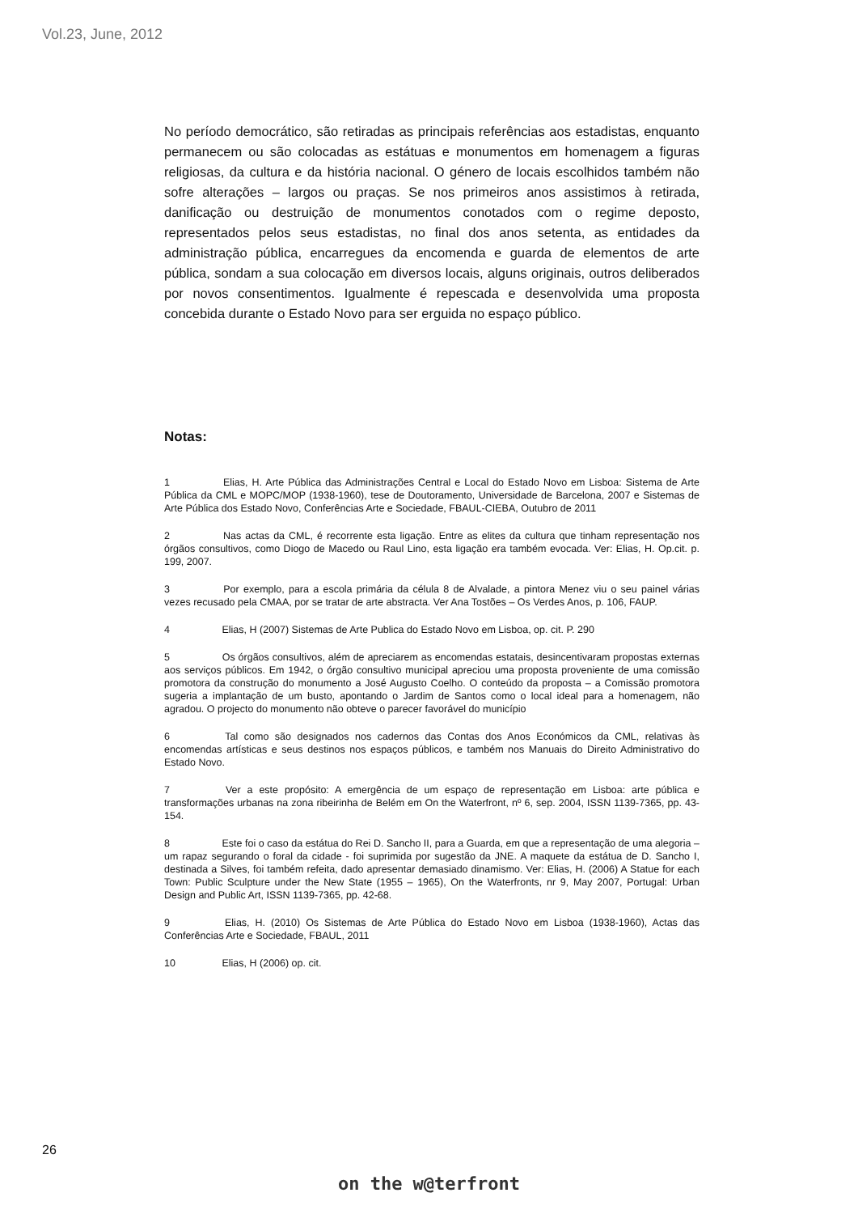Vol.23, June, 2012
No período democrático, são retiradas as principais referências aos estadistas, enquanto permanecem ou são colocadas as estátuas e monumentos em homenagem a figuras religiosas, da cultura e da história nacional. O género de locais escolhidos também não sofre alterações – largos ou praças. Se nos primeiros anos assistimos à retirada, danificação ou destruição de monumentos conotados com o regime deposto, representados pelos seus estadistas, no final dos anos setenta, as entidades da administração pública, encarregues da encomenda e guarda de elementos de arte pública, sondam a sua colocação em diversos locais, alguns originais, outros deliberados por novos consentimentos. Igualmente é repescada e desenvolvida uma proposta concebida durante o Estado Novo para ser erguida no espaço público.
Notas:
1 Elias, H. Arte Pública das Administrações Central e Local do Estado Novo em Lisboa: Sistema de Arte Pública da CML e MOPC/MOP (1938-1960), tese de Doutoramento, Universidade de Barcelona, 2007 e Sistemas de Arte Pública dos Estado Novo, Conferências Arte e Sociedade, FBAUL-CIEBA, Outubro de 2011
2 Nas actas da CML, é recorrente esta ligação. Entre as elites da cultura que tinham representação nos órgãos consultivos, como Diogo de Macedo ou Raul Lino, esta ligação era também evocada. Ver: Elias, H. Op.cit. p. 199, 2007.
3 Por exemplo, para a escola primária da célula 8 de Alvalade, a pintora Menez viu o seu painel várias vezes recusado pela CMAA, por se tratar de arte abstracta. Ver Ana Tostões – Os Verdes Anos, p. 106, FAUP.
4 Elias, H (2007) Sistemas de Arte Publica do Estado Novo em Lisboa, op. cit. P. 290
5 Os órgãos consultivos, além de apreciarem as encomendas estatais, desincentivaram propostas externas aos serviços públicos. Em 1942, o órgão consultivo municipal apreciou uma proposta proveniente de uma comissão promotora da construção do monumento a José Augusto Coelho. O conteúdo da proposta – a Comissão promotora sugeria a implantação de um busto, apontando o Jardim de Santos como o local ideal para a homenagem, não agradou. O projecto do monumento não obteve o parecer favorável do município
6 Tal como são designados nos cadernos das Contas dos Anos Económicos da CML, relativas às encomendas artísticas e seus destinos nos espaços públicos, e também nos Manuais do Direito Administrativo do Estado Novo.
7 Ver a este propósito: A emergência de um espaço de representação em Lisboa: arte pública e transformações urbanas na zona ribeirinha de Belém em On the Waterfront, nº 6, sep. 2004, ISSN 1139-7365, pp. 43-154.
8 Este foi o caso da estátua do Rei D. Sancho II, para a Guarda, em que a representação de uma alegoria – um rapaz segurando o foral da cidade - foi suprimida por sugestão da JNE. A maquete da estátua de D. Sancho I, destinada a Silves, foi também refeita, dado apresentar demasiado dinamismo. Ver: Elias, H. (2006) A Statue for each Town: Public Sculpture under the New State (1955 – 1965), On the Waterfronts, nr 9, May 2007, Portugal: Urban Design and Public Art, ISSN 1139-7365, pp. 42-68.
9 Elias, H. (2010) Os Sistemas de Arte Pública do Estado Novo em Lisboa (1938-1960), Actas das Conferências Arte e Sociedade, FBAUL, 2011
10 Elias, H (2006) op. cit.
26
on the w@terfront